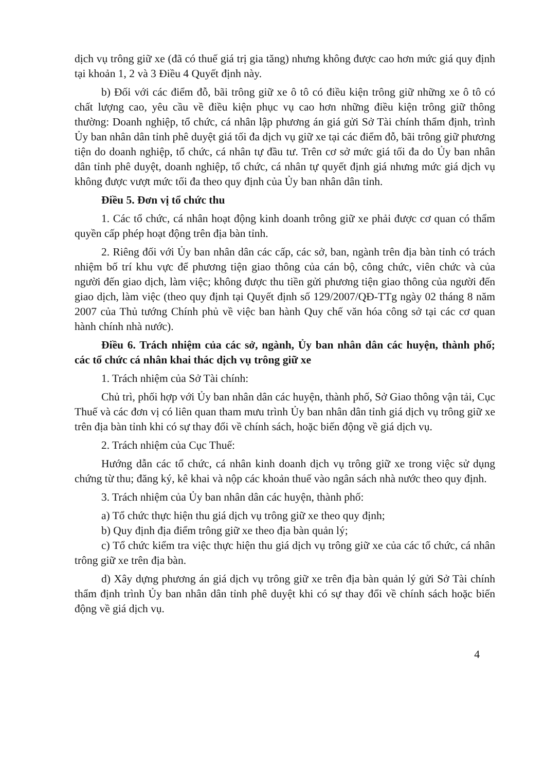dịch vụ trông giữ xe (đã có thuế giá trị gia tăng) nhưng không được cao hơn mức giá quy định tại khoản 1, 2 và 3 Điều 4 Quyết định này.
b) Đối với các điểm đỗ, bãi trông giữ xe ô tô có điều kiện trông giữ những xe ô tô có chất lượng cao, yêu cầu về điều kiện phục vụ cao hơn những điều kiện trông giữ thông thường: Doanh nghiệp, tổ chức, cá nhân lập phương án giá gửi Sở Tài chính thẩm định, trình Ủy ban nhân dân tỉnh phê duyệt giá tối đa dịch vụ giữ xe tại các điểm đỗ, bãi trông giữ phương tiện do doanh nghiệp, tổ chức, cá nhân tự đầu tư. Trên cơ sở mức giá tối đa do Ủy ban nhân dân tỉnh phê duyệt, doanh nghiệp, tổ chức, cá nhân tự quyết định giá nhưng mức giá dịch vụ không được vượt mức tối đa theo quy định của Ủy ban nhân dân tỉnh.
Điều 5. Đơn vị tổ chức thu
1. Các tổ chức, cá nhân hoạt động kinh doanh trông giữ xe phải được cơ quan có thẩm quyền cấp phép hoạt động trên địa bàn tỉnh.
2. Riêng đối với Ủy ban nhân dân các cấp, các sở, ban, ngành trên địa bàn tỉnh có trách nhiệm bố trí khu vực để phương tiện giao thông của cán bộ, công chức, viên chức và của người đến giao dịch, làm việc; không được thu tiền gửi phương tiện giao thông của người đến giao dịch, làm việc (theo quy định tại Quyết định số 129/2007/QĐ-TTg ngày 02 tháng 8 năm 2007 của Thủ tướng Chính phủ về việc ban hành Quy chế văn hóa công sở tại các cơ quan hành chính nhà nước).
Điều 6. Trách nhiệm của các sở, ngành, Ủy ban nhân dân các huyện, thành phố; các tổ chức cá nhân khai thác dịch vụ trông giữ xe
1. Trách nhiệm của Sở Tài chính:
Chủ trì, phối hợp với Ủy ban nhân dân các huyện, thành phố, Sở Giao thông vận tải, Cục Thuế và các đơn vị có liên quan tham mưu trình Ủy ban nhân dân tỉnh giá dịch vụ trông giữ xe trên địa bàn tỉnh khi có sự thay đổi về chính sách, hoặc biến động về giá dịch vụ.
2. Trách nhiệm của Cục Thuế:
Hướng dẫn các tổ chức, cá nhân kinh doanh dịch vụ trông giữ xe trong việc sử dụng chứng từ thu; đăng ký, kê khai và nộp các khoản thuế vào ngân sách nhà nước theo quy định.
3. Trách nhiệm của Ủy ban nhân dân các huyện, thành phố:
a) Tổ chức thực hiện thu giá dịch vụ trông giữ xe theo quy định;
b) Quy định địa điểm trông giữ xe theo địa bàn quản lý;
c) Tổ chức kiểm tra việc thực hiện thu giá dịch vụ trông giữ xe của các tổ chức, cá nhân trông giữ xe trên địa bàn.
d) Xây dựng phương án giá dịch vụ trông giữ xe trên địa bàn quản lý gửi Sở Tài chính thẩm định trình Ủy ban nhân dân tỉnh phê duyệt khi có sự thay đổi về chính sách hoặc biến động về giá dịch vụ.
4